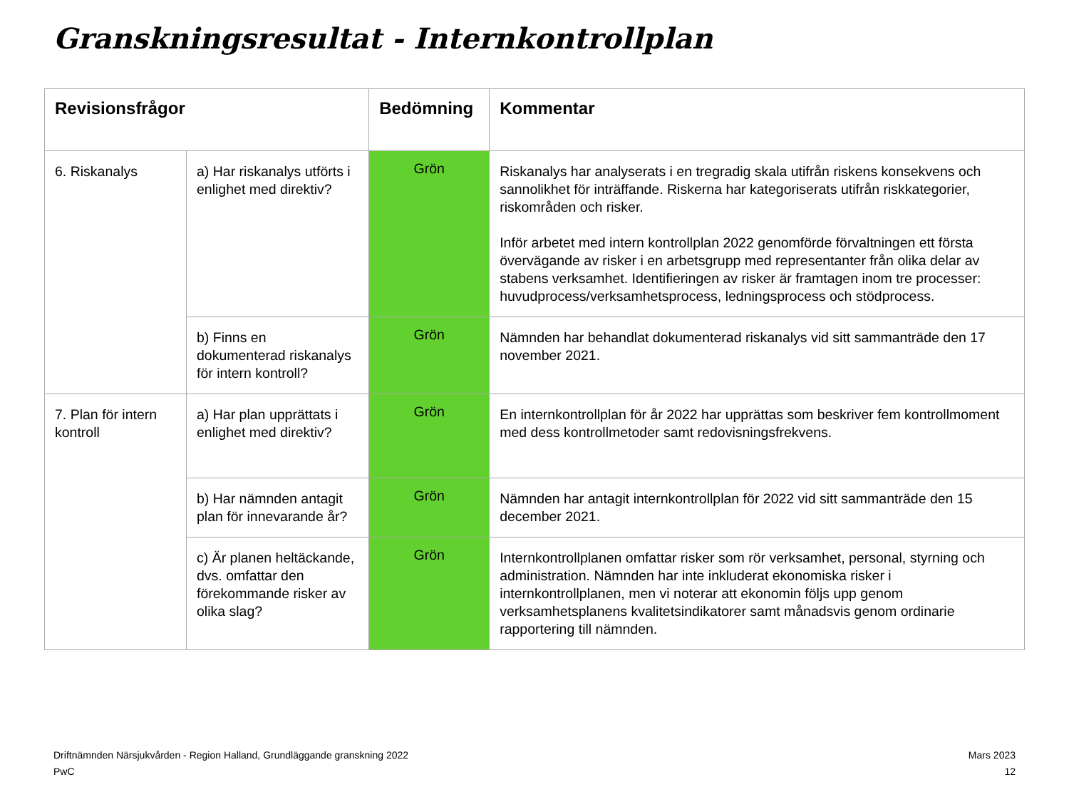Granskningsresultat - Internkontrollplan
| Revisionsfrågor | | Bedömning | Kommentar |
| --- | --- | --- | --- |
| 6. Riskanalys | a) Har riskanalys utförts i enlighet med direktiv? | Grön | Riskanalys har analyserats i en tregradig skala utifrån riskens konsekvens och sannolikhet för inträffande. Riskerna har kategoriserats utifrån riskkategorier, riskområden och risker. Inför arbetet med intern kontrollplan 2022 genomförde förvaltningen ett första övervägande av risker i en arbetsgrupp med representanter från olika delar av stabens verksamhet. Identifieringen av risker är framtagen inom tre processer: huvudprocess/verksamhetsprocess, ledningsprocess och stödprocess. |
| | b) Finns en dokumenterad riskanalys för intern kontroll? | Grön | Nämnden har behandlat dokumenterad riskanalys vid sitt sammanträde den 17 november 2021. |
| 7. Plan för intern kontroll | a) Har plan upprättats i enlighet med direktiv? | Grön | En internkontrollplan för år 2022 har upprättas som beskriver fem kontrollmoment med dess kontrollmetoder samt redovisningsfrekvens. |
| | b) Har nämnden antagit plan för innevarande år? | Grön | Nämnden har antagit internkontrollplan för 2022 vid sitt sammanträde den 15 december 2021. |
| | c) Är planen heltäckande, dvs. omfattar den förekommande risker av olika slag? | Grön | Internkontrollplanen omfattar risker som rör verksamhet, personal, styrning och administration. Nämnden har inte inkluderat ekonomiska risker i internkontrollplanen, men vi noterar att ekonomin följs upp genom verksamhetsplanens kvalitetsindikatorer samt månadsvis genom ordinarie rapportering till nämnden. |
Driftnämnden Närsjukvården - Region Halland, Grundläggande granskning 2022
PwC
Mars 2023
12